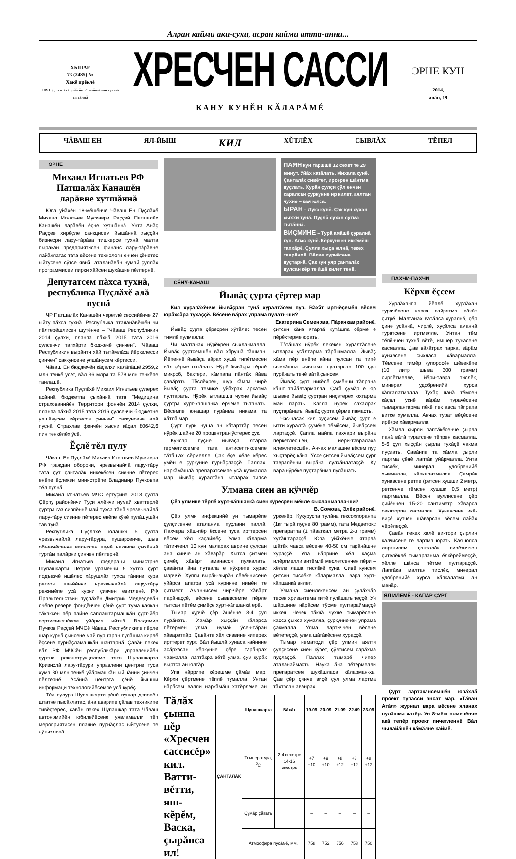Алран кайми аки-сухи, асран кайми атти-анни...
ХЫПАР
73 (2485) №
Хакĕ ирĕклĕ
1991 çулхи ака уйăхĕн 21-мĕшĕнче тухма тытăннă
ХРЕСЧЕН САССИ
КАНУ КУНĔН КĂЛАРĂМĔ
ЭРНЕ КУН
2014,
авăн, 19
ЧĂВАШ ЕН ЯЛ-ЙЫШ КИЛ ХŬТЛĔХ СЫВЛĂХ ТĔПЕЛ
ЭРНЕ
Михаил Игнатьев РФ Патшалăх Канашĕн ларăвне хутшăннă
Юпа уйăхĕн 18-мĕшĕнче Чăваш Ен Пуçлăхĕ Михаил Игнатьев Мускаври Раççей Патшалăх Канашĕн ларăвĕн ĕçне хутшăннă. Унта Анăç Раççее хирĕçле санкцисем йышăннă хыççăн бизнесри лару-тăрăва тишкерсе тухнă, малта пыракан предприятисен финанс лару-тăрăвне лайăхлатас тата вĕсене технологи енчен çĕнетес ыйтусене сÿтсе явнă, аталанăвăн нумай çуллăх программисем пирки хăйсен шухăшне пĕлтернĕ.
Депутатсем пăхса тухнă, республика Пуçлăхĕ алă пуснă
ЧР Патшалăх Канашĕн черетлĕ сессийĕнче 27 ыйту пăхса тухнă. Республика аталанăвĕшĕн чи пĕлтерĕшлисен шутĕнче – "Чăваш Республикин 2014 çулхи, планпа пăхнă 2015 тата 2016 çулсенчи тапхăрти бюджечĕ çинчен", "Чăваш Республикин вырăнти хăй тытăмлăха йĕркелесси çинчен" саккунсене улшăнусем кĕртесси.
Чăваш Ен бюджечĕн кăçалхи калăпăшĕ 2959,2 млн тенкĕ ÿсет, вăл 36 млрд та 579 млн тенкĕпе танлашĕ.
Республика Пуçлăхĕ Михаил Игнатьев çÿлерех асăннă бюджетпа çыхăннă тата "Медицина страхованийĕн Территори фончĕн 2014 çулхи, планпа пăхнă 2015 тата 2016 çулсенчи бюджетне улшăнусем кĕртесси çинчен" саккунсене алă пуснă. Страхлав фончĕн хысни кăçал 80642,6 пин тенкĕлĕх ÿсĕ.
Ĕçлĕ тĕл пулу
Чăваш Ен Пуçлăхĕ Михаил Игнатьев Мускавра РФ граждан оборони, чрезвычайлă лару-тăру тата çут çанталăк инкекĕсен сиенне пĕтерес енĕпе ĕçлекен министрĕпе Владимир Пучковпа тĕл пулнă.
Михаил Игнатьев МЧС ертÿçине 2013 çулта Çĕрпÿ районĕнчи Туçи ялĕнчи нумай хваттерлĕ çуртра газ сирпĕннĕ май тухса тăнă чрезвычайлă лару-тăру сиенне пĕтерес енĕпе кÿнĕ пулăшушăн тав тунă.
Республика Пуçлăхĕ юлашки 5 çулта чрезвычайлă лару-тăрура, пушарсенче, шыв объекчĕсенче вилнисен шучĕ чакнипе çыхăннă туртăм палăрни çинчен пĕлтернĕ.
Михаил Игнатьев федераци министрне Шупашкарти Петров урамĕнчи 5 хутлă çурт подъезчĕ ишĕлес хăрушлăх тухса тăнине кура регион ша-йĕнчи чрезвычайлă лару-тăру режимĕпе усă курни çинчен евитленĕ. РФ Правительствин пуçлăхĕн Дмитрий Медведевăн ячĕпе резерв фондĕнчен çĕнĕ çурт тума каякан тăкаксен пĕр пайне саплаштармашкăн çурт-йĕр сертификачĕсем уйăрма ыйтнă. Владимир Пучков Раççей МЧСĕ Чăваш Республикипе пĕрле шар курнă çынсене май пур таран пулăшма кирлĕ ĕçсене пурнăçламашкăн шантарнă. Çавăн пекех вăл РФ МЧСĕн республикăри управленийĕн çуртне реконструкцилеме тата Шупашкарта Кризислă лару-тăрури управлени центрне туса хума 80 млн тенкĕ уйăрмашкăн ыйшăнни çинчен пĕлтернĕ. Асăннă центрта çĕнĕ йышши информаци технологийĕсемпе усă курĕç.
Тĕл пулура Шупашкарти çĕнĕ пушар деповĕн штатне пысăклатас, ăна аварипе çăлав техникипе тивĕçтерес, çавăн пекех Шупашкар тата Чăваш автономийĕн юбилейĕсене уявламалли тĕп мероприятисен планне пурнăçлас ыйтусене те сÿтсе явнă.
ПАЯН кун тăршшĕ 12 сехет те 29 минут. Уйăх катăлать. Михала кунĕ. Çанталăк сивĕтет, ирсерен шăнтма пуçлать. Хурăн çулçи çÿл енчен саралсан çуркунне ир килет, аялтан чухне – кая юлса.
ЫРАН – Лука кунĕ. Çак кун сухан çыххи тунă. Пуçлă сухан сутма тытăннă.
ВИÇМИНЕ – Турă амăшĕ çуралнă кун. Апас кунĕ. Кĕркуннен иккĕмĕш тапхăрĕ. Çулла хыçа юлнă, текех таврăнмĕ. Вĕлле хурчĕсене пуçтарнă. Çак кун уяр çанталăк пулсан кĕр те ăшă килет тенĕ.
СĔНŸ-КАНАШ
Йывăç çурта çĕртер мар
Кил хуçалăхĕнче йывăçран тунă хуралтăсем пур. Вăхăт иртнĕçемĕн вĕсем юрăхсăра тухаççĕ. Вĕсене вăрах упрама пулать-ши?
Екатерина Семенова, Пăрачкав районĕ.
Йывăç çурта çĕресрен хÿтĕлес тесен тимлĕ пулмалла:
Чи малтанах нÿрĕкрен сыхланмалла. Йывăç çуртсемшĕн вăл хăрушă тăшман. Йĕпеннĕ йывăçа вăрах хушă типĕтмесен вăл çĕрме тытăнать. Нÿрĕ йывăçра тĕрлĕ микроб, бактери, кăмпапа пăнтăх йăва çавăрать. Тĕслĕхрен, шур кăмпа чирĕ йывăç çурта темиçе уйăхрах аркатма пултарать. Нÿрĕк ытлашши чухне йывăç çуртра хурт-кăпшанкă ĕрчеме тытăнать. Вĕсемпе юнашар пурăнма никама та хăтлă мар.
Çурт пури нуша ан кăтарттăр тесен нÿрĕк шайне 20 процентран ÿстерес çук.
Кунсăр пуçне йывăçа ятарлă герметиксемпе тата антисептиксемпе тăтăшах сĕрмелле. Çак ĕçе хĕле кĕрес умĕн е çуркунне пурнăçлаççĕ. Паллах, наркăмăшлă препаратсемпе усă курмалла мар, йывăç хуралтăна ытларах типсе çитсен кăна ятарлă хутăшпа сĕрме е пĕрĕхтерме юрать.
Тăтăшах нÿрĕк лекекен хуралтăсене ытларах усăлтарма тăрăшмалла. Йывăç хăма пĕр енĕпе кăна пулсан та типĕ сывлăшпа сывлама пултарсан 100 çул пурăнать тенĕ вăтă çынсем.
Йывăç çурт никĕсĕ çумĕнчи тăпрана кăшт тайăлтармалла. Çакă çумăр е юр шывне йывăç çуртран инçетерех юхтарма май парать. Капла нÿрĕк сахалрах пуçтарăнать, йывăç çурта çĕрме памасть.
Час-часах кил хуçисем йывăç çурт е ытти хуралтă çумĕне тĕмĕсем, йывăçсем лартаççĕ. Çапла майпа пахчари вырăна перкетлесшĕн, йĕри-тавралăха илемлетесшĕн. Анчах малашне вĕсем пуç хыçтарĕç кăна. Ÿссе çитсен йывăçсем çурт тавралĕнчи вырăна сулхăнлатаççĕ. Ку вара нÿрĕке пуçтарăнма пулăшать.
Улмана сиен ан кÿччĕр
Çĕр улмине тĕрлĕ хурт-кăпшанкă сиен кÿресрен мĕнле сыхланмалла-ши?
В. Сомова, Элĕк районĕ.
Çĕр улми инфекцийĕ ун тымарĕпе çулçисенче аталанма пуçлани паллă. Пахчара хăш-пĕр ĕçсене туса ирттерсен вĕсем хĕл каçаймĕç. Улма кăларма тăтичченл 10 кун маларах аврине çулсан ана çинче ан хăварăр. Хытса çитмен çимĕç хăвăрт аманасси пулкалать, çавăнпа ăна путвала е нÿхрепе хурас марччĕ. Хуппи вырăн-вырăн сĕвĕннисене уйăрса апатра усă курнине нимĕн те çитмест. Аманнисем чир-чĕре хăвăрт парăнаççĕ, вĕсене сыввисемпе пĕрле тытсан пĕтĕм çимĕçе хурт-кăпшанкă ерĕ.
Тымар хурчĕ çĕр ăшĕнче 3-4 çул пурăнать. Хамăр хыççăн кăларса пĕтермен улма, нумай ÿсен-тăран хăваратпăр. Çавăнта хĕл сиввине чиперех ирттерет хурт. Вăл йышлă хунаса кайнине асăрхасан кĕркунне çĕре тарăнрах чавмалла, лаптăкра вĕтĕ улма, çум курăк выртса ан юлтăр.
Упа нăррипе кĕрешме çăмăл мар. Кĕрхи çĕртмене тĕплĕ тумалла. Унтан нăрăсем валли наркăмăш хатĕрлеме ан ÿркенĕр. Кукуруспа тулăна гексохлоранпа (1кг тырă пуçне 80 грамм), тата Медветокс препаратпа (1 тăваткал метра 2-3 грамм) хутăштараççĕ. Юпа уйăхĕнче ятарлă шăтăк чавса вĕсене 40-50 см тарăнăшне хураççĕ. Упа нăррине хĕл каçма илĕртмелли витĕмлĕ меслетсенчен пĕри – хĕлле лаша тислĕкĕ хуни. Сивĕ кунсем çитсен тислĕке кăлармалла, вара хурт-кăпшанкă вилет.
Улмана сиенлекенсем ан çулăхчăр тесен хризантема питĕ пулăшать теççĕ. Ун шăршине нăрăсем тÿсме пултараймаççĕ иккен. Чечек тăкнă чухне тымарĕсене касса çыхса хумалла, çуркуннечен упрама çакмалла. Улма лартиччен вĕсене вĕтетеççĕ, улма шăтăкĕсене хураççĕ.
Тымар нематоди çĕр улмин аялти çулçисене сиен кÿрет, çÿлтисем сарăхма пуçлаççĕ. Паллах тымарĕ чипер аталанаймасть. Наука ăна пĕтермелли препаратсем шухăшласа кăларман-ха. Çав çĕр çинче виçĕ çул улма лартма тăхтасан аванрах.
Тăлăх çынпа пĕр «Хресчен сассисĕр» кил. Ватти-вĕтти, яш-кĕрĕм, Васка, çырăнса ил!
| ÇАНТАЛĂК | Шупашкарта | Вăхăт | 19.09 | 20.09 | 21.09 | 22.09 | 23.09 |
| --- | --- | --- | --- | --- | --- | --- | --- |
| | Температура, <sup>0</sup>С | 2-4 сехетре 14-16 сехетре | +7 +10 | +9 +10 | +8 +12 | +8 +12 | +8 +12 |
| | Çумăр çăвать | | – | – | – | – | – |
| | Атмосфера пусăмĕ, мм. | | 758 | 752 | 756 | 753 | 750 |
ПАХЧИ-ПАХЧИ
Кĕрхи ĕçсем
Хурлăханпа йĕплĕ хурлăхан турачĕсене касса сайратма вăхăт çитрĕ. Малтанах ватăлса хуралнă, çĕр çине усăннă, чирлĕ, хуçăлса аманнă туратсене иртмелле. Унтан тĕм тĕпĕнчен тухнă вĕтĕ, имшер тунасене касмалла. Çав вăхăтрах парка, вăрăм хунавсене сыхласа хăвармалла. Тĕмсене тимĕр купоросĕн шĕвекĕпе (10 литр шыва 300 грамм) сирпĕтмелле, йĕри-тавра тислĕк, минерал удобренийĕ хурса кăпкалатмалла. Тухăç панă тĕмсен кăçал ÿснĕ вăрăм турачĕсене тымарлантарма пĕкĕ пек авса тăпрапа витсе хумалла. Анчах турат вĕçĕсене ирĕкре хăвармалла.
Хăмла çырли лаптăкĕсенче çырла панă вăтă туратсене тĕпрен касмалла. 5-6 çул хыççăн çырла тухăçĕ чакма пуçлать. Çавăнпа та хăмла çырли лартма çĕнĕ лаптăк уйăрмалла. Унта тислĕк, минерал удобренийĕ хывмалла, кăпкалатмалла. Çамрăк хунавсене ретпе (ретсен хушши 2 метр, ретсенче тĕмсен хушши 0,5 метр) лартмалла. Вĕсен вуллисене çĕр çийĕнчен 15-20 сантиметр хăварса секаторпа касмалла. Хунавсене икĕ-виçĕ хутчен шăварсан вĕсем лайăх чĕрĕлеççĕ.
Çавăн пекех халĕ виктори çырлин калчисене те лартма юрать. Кая юлса лартнисем çанталăк сивĕтиччен çителĕклĕ тымарланма ĕлкĕреймеççĕ, хĕлле шăнса пĕтме пултараççĕ. Лаптăка малтан тислĕк, минерал удобренийĕ хурса кăпкалатма ан манăр.
ЯЛ ИЛЕМĔ - КАПĂР ÇУРТ
Çурт лартакансемшĕн юрăхлă проект тупасси ансат мар. «Тăван Атăл» журнал вара вĕсене яланах пулăшма хатĕр. Ун 8-мĕш номерĕнче акă тепĕр проект пичетленнĕ. Вăл чылайăшĕн кăмăлне каймĕ.